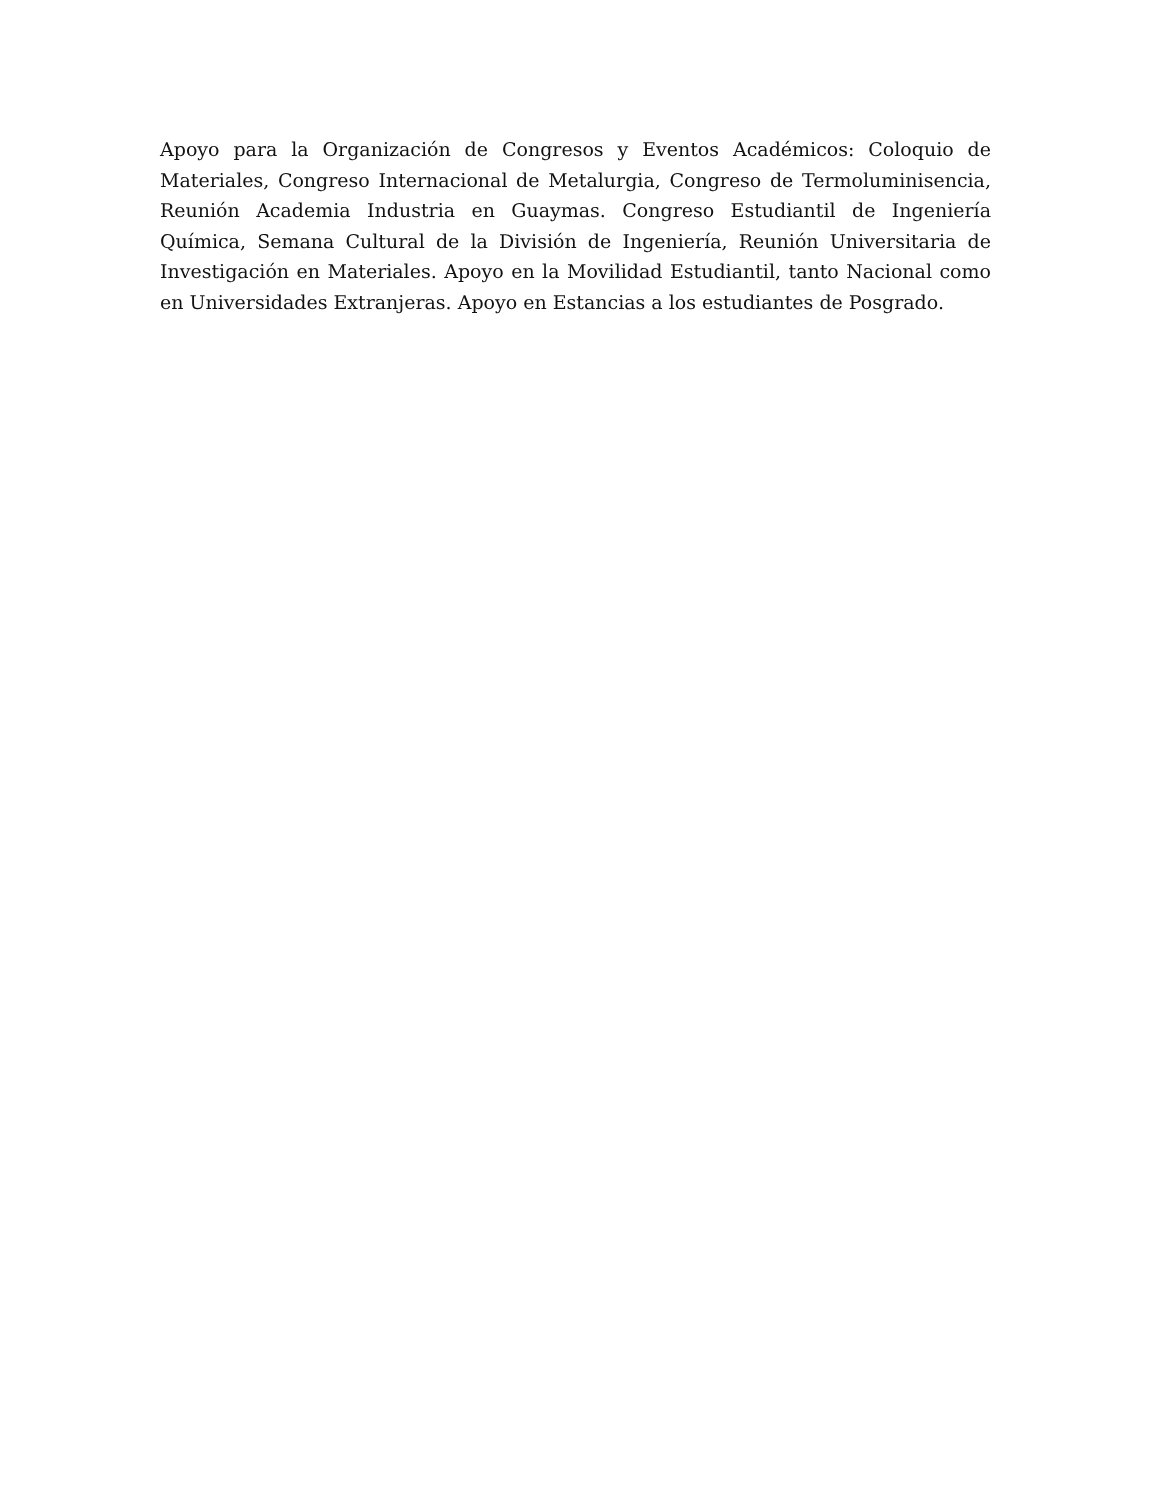Apoyo para la Organización de Congresos y Eventos Académicos: Coloquio de Materiales, Congreso Internacional de Metalurgia, Congreso de Termoluminisencia, Reunión Academia Industria en Guaymas. Congreso Estudiantil de Ingeniería Química, Semana Cultural de la División de Ingeniería, Reunión Universitaria de Investigación en Materiales. Apoyo en la Movilidad Estudiantil, tanto Nacional como en Universidades Extranjeras. Apoyo en Estancias a los estudiantes de Posgrado.